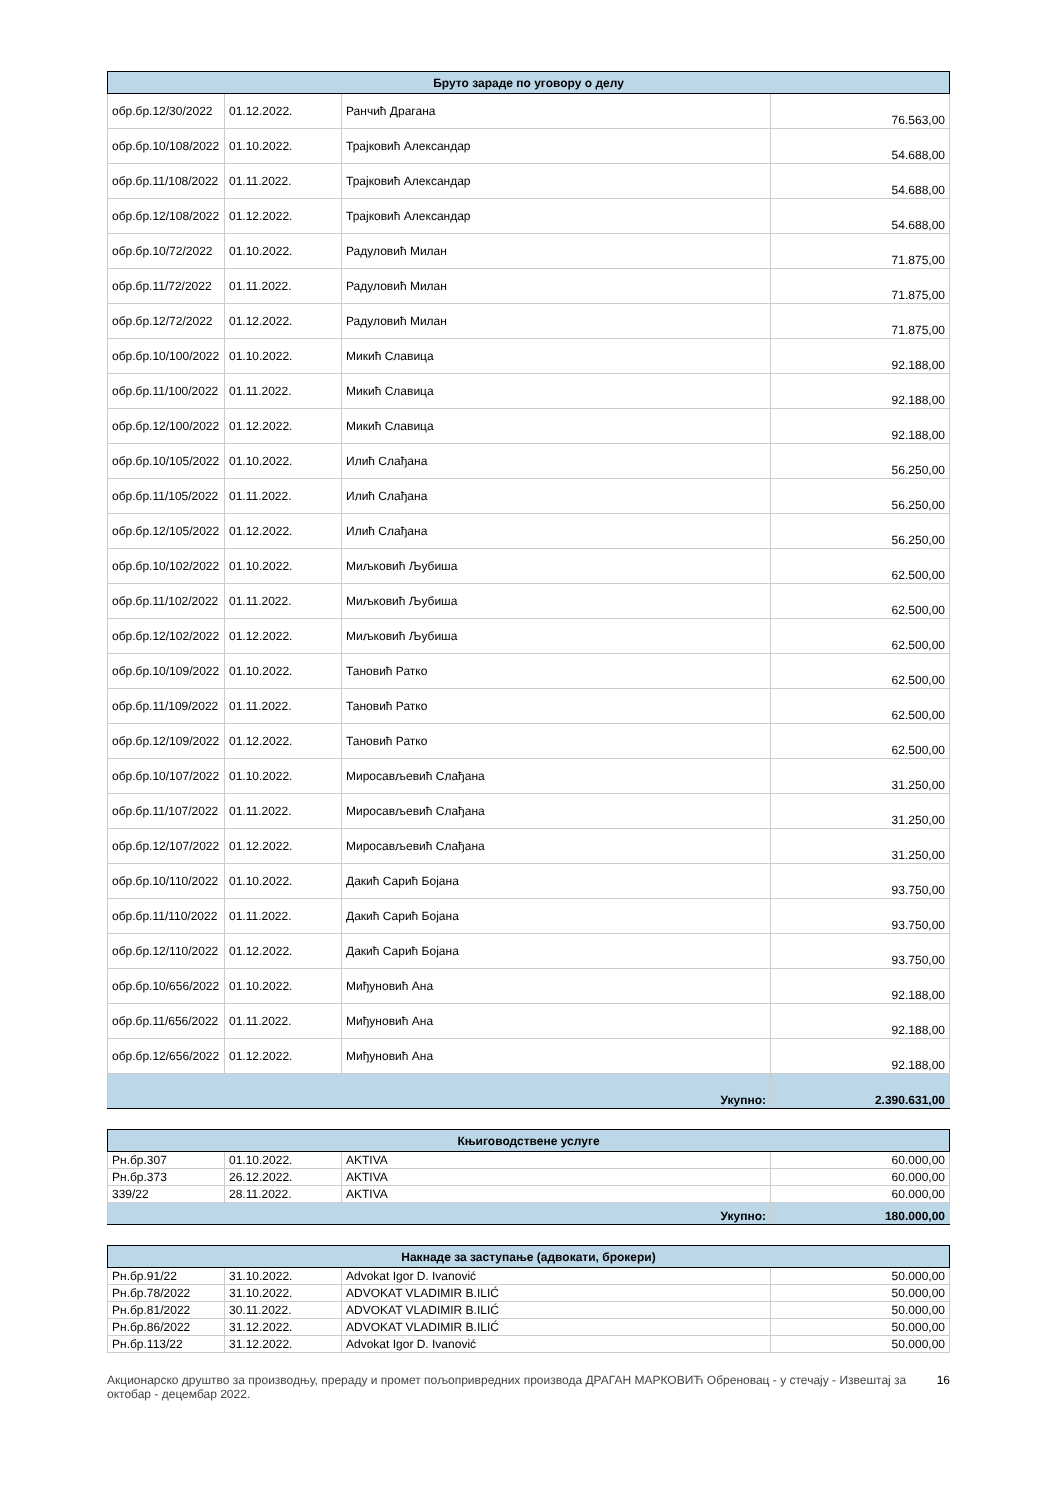| Бруто зараде по уговору о делу | | | |
| --- | --- | --- | --- |
| обр.бр.12/30/2022 | 01.12.2022. | Ранчић Драгана | 76.563,00 |
| обр.бр.10/108/2022 | 01.10.2022. | Трајковић Александар | 54.688,00 |
| обр.бр.11/108/2022 | 01.11.2022. | Трајковић Александар | 54.688,00 |
| обр.бр.12/108/2022 | 01.12.2022. | Трајковић Александар | 54.688,00 |
| обр.бр.10/72/2022 | 01.10.2022. | Радуловић Милан | 71.875,00 |
| обр.бр.11/72/2022 | 01.11.2022. | Радуловић Милан | 71.875,00 |
| обр.бр.12/72/2022 | 01.12.2022. | Радуловић Милан | 71.875,00 |
| обр.бр.10/100/2022 | 01.10.2022. | Микић Славица | 92.188,00 |
| обр.бр.11/100/2022 | 01.11.2022. | Микић Славица | 92.188,00 |
| обр.бр.12/100/2022 | 01.12.2022. | Микић Славица | 92.188,00 |
| обр.бр.10/105/2022 | 01.10.2022. | Илић Слађана | 56.250,00 |
| обр.бр.11/105/2022 | 01.11.2022. | Илић Слађана | 56.250,00 |
| обр.бр.12/105/2022 | 01.12.2022. | Илић Слађана | 56.250,00 |
| обр.бр.10/102/2022 | 01.10.2022. | Миљковић Љубиша | 62.500,00 |
| обр.бр.11/102/2022 | 01.11.2022. | Миљковић Љубиша | 62.500,00 |
| обр.бр.12/102/2022 | 01.12.2022. | Миљковић Љубиша | 62.500,00 |
| обр.бр.10/109/2022 | 01.10.2022. | Тановић Ратко | 62.500,00 |
| обр.бр.11/109/2022 | 01.11.2022. | Тановић Ратко | 62.500,00 |
| обр.бр.12/109/2022 | 01.12.2022. | Тановић Ратко | 62.500,00 |
| обр.бр.10/107/2022 | 01.10.2022. | Миросављевић Слађана | 31.250,00 |
| обр.бр.11/107/2022 | 01.11.2022. | Миросављевић Слађана | 31.250,00 |
| обр.бр.12/107/2022 | 01.12.2022. | Миросављевић Слађана | 31.250,00 |
| обр.бр.10/110/2022 | 01.10.2022. | Дакић Сарић Бојана | 93.750,00 |
| обр.бр.11/110/2022 | 01.11.2022. | Дакић Сарић Бојана | 93.750,00 |
| обр.бр.12/110/2022 | 01.12.2022. | Дакић Сарић Бојана | 93.750,00 |
| обр.бр.10/656/2022 | 01.10.2022. | Миђуновић Ана | 92.188,00 |
| обр.бр.11/656/2022 | 01.11.2022. | Миђуновић Ана | 92.188,00 |
| обр.бр.12/656/2022 | 01.12.2022. | Миђуновић Ана | 92.188,00 |
| Укупно: | | | 2.390.631,00 |
| Књиговодствене услуге | | | |
| --- | --- | --- | --- |
| Рн.бр.307 | 01.10.2022. | AKTIVA | 60.000,00 |
| Рн.бр.373 | 26.12.2022. | AKTIVA | 60.000,00 |
| 339/22 | 28.11.2022. | AKTIVA | 60.000,00 |
| Укупно: | | | 180.000,00 |
| Накнаде за заступање (адвокати, брокери) | | | |
| --- | --- | --- | --- |
| Рн.бр.91/22 | 31.10.2022. | Advokat Igor D. Ivanović | 50.000,00 |
| Рн.бр.78/2022 | 31.10.2022. | ADVOKAT VLADIMIR B.ILIĆ | 50.000,00 |
| Рн.бр.81/2022 | 30.11.2022. | ADVOKAT VLADIMIR B.ILIĆ | 50.000,00 |
| Рн.бр.86/2022 | 31.12.2022. | ADVOKAT VLADIMIR B.ILIĆ | 50.000,00 |
| Рн.бр.113/22 | 31.12.2022. | Advokat Igor D. Ivanović | 50.000,00 |
Акционарско друштво за производњу, прераду и промет пољопривредних производа ДРАГАН МАРКОВИЋ Обреновац - у стечају - Извештај за октобар - децембар 2022.
16